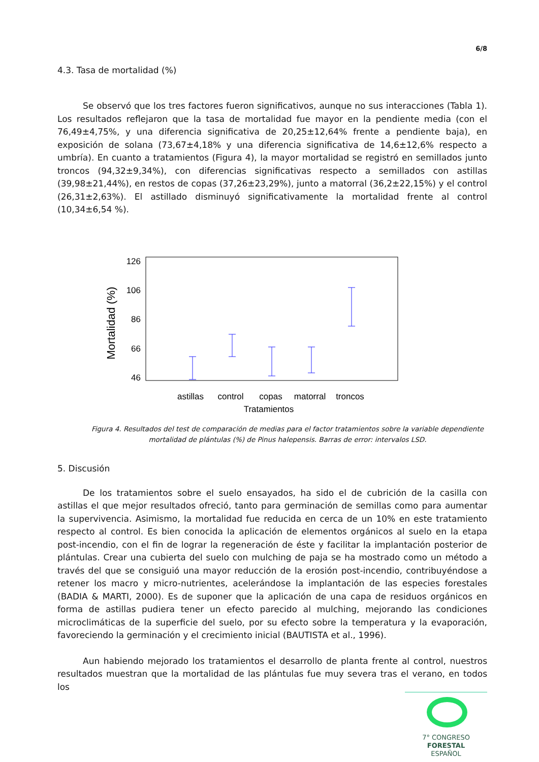6/8
4.3. Tasa de mortalidad (%)
Se observó que los tres factores fueron significativos, aunque no sus interacciones (Tabla 1). Los resultados reflejaron que la tasa de mortalidad fue mayor en la pendiente media (con el 76,49±4,75%, y una diferencia significativa de 20,25±12,64% frente a pendiente baja), en exposición de solana (73,67±4,18% y una diferencia significativa de 14,6±12,6% respecto a umbría). En cuanto a tratamientos (Figura 4), la mayor mortalidad se registró en semillados junto troncos (94,32±9,34%), con diferencias significativas respecto a semillados con astillas (39,98±21,44%), en restos de copas (37,26±23,29%), junto a matorral (36,2±22,15%) y el control (26,31±2,63%). El astillado disminuyó significativamente la mortalidad frente al control (10,34±6,54 %).
126
106
86
66
46
Mortalidad (%)
astillas
control
copas
matorral
troncos
Tratamientos
Figura 4. Resultados del test de comparación de medias para el factor tratamientos sobre la variable dependiente mortalidad de plántulas (%) de Pinus halepensis. Barras de error: intervalos LSD.
5. Discusión
De los tratamientos sobre el suelo ensayados, ha sido el de cubrición de la casilla con astillas el que mejor resultados ofreció, tanto para germinación de semillas como para aumentar la supervivencia. Asimismo, la mortalidad fue reducida en cerca de un 10% en este tratamiento respecto al control. Es bien conocida la aplicación de elementos orgánicos al suelo en la etapa post-incendio, con el fin de lograr la regeneración de éste y facilitar la implantación posterior de plántulas. Crear una cubierta del suelo con mulching de paja se ha mostrado como un método a través del que se consiguió una mayor reducción de la erosión post-incendio, contribuyéndose a retener los macro y micro-nutrientes, acelerándose la implantación de las especies forestales (BADIA & MARTI, 2000). Es de suponer que la aplicación de una capa de residuos orgánicos en forma de astillas pudiera tener un efecto parecido al mulching, mejorando las condiciones microclimáticas de la superficie del suelo, por su efecto sobre la temperatura y la evaporación, favoreciendo la germinación y el crecimiento inicial (BAUTISTA et al., 1996).
Aun habiendo mejorado los tratamientos el desarrollo de planta frente al control, nuestros resultados muestran que la mortalidad de las plántulas fue muy severa tras el verano, en todos los
7° CONGRESO FORESTAL
ESPAÑOL